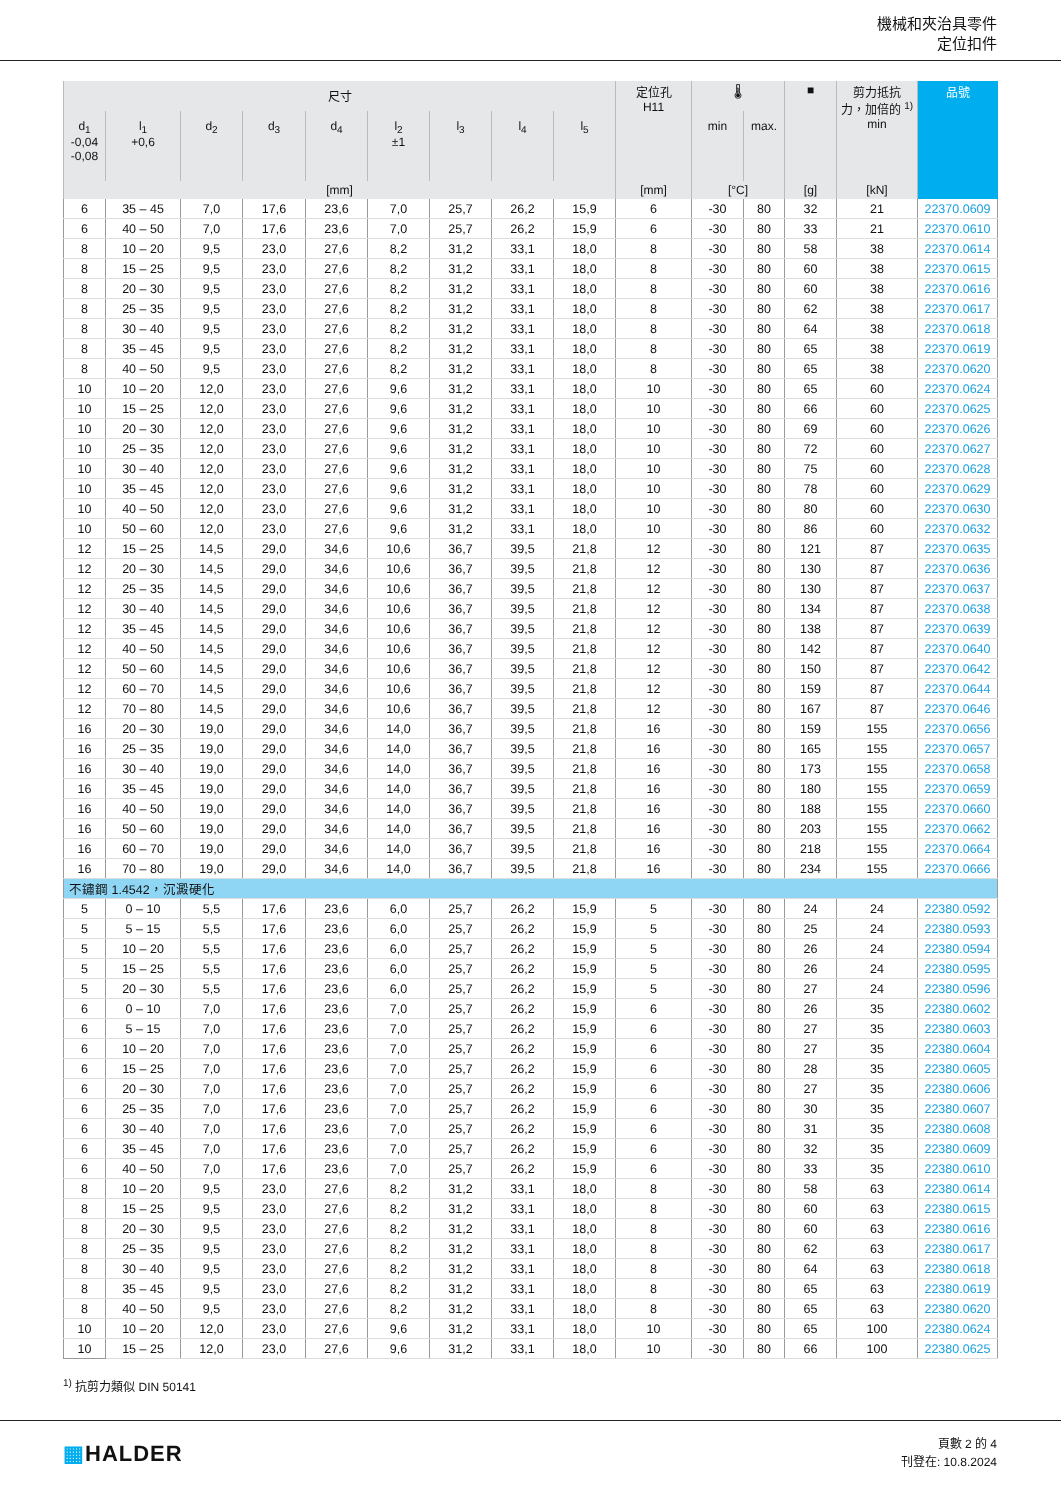機械和夾治具零件
定位扣件
| 尺寸 | | | | | | | | | 定位孔 H11 | 🌡 | | ■ | 剪力抵抗 力，加倍的 <sup>1)</sup> min | 品號 |
| --- | --- | --- | --- | --- | --- | --- | --- | --- | --- | --- | --- | --- | --- | --- |
| d<sub>1</sub> -0,04 -0,08 | l<sub>1</sub> +0,6 | d<sub>2</sub> | d<sub>3</sub> | d<sub>4</sub> | l<sub>2</sub> ±1 | l<sub>3</sub> | l<sub>4</sub> | l<sub>5</sub> | | min | max. | | | |
| [mm] | | | | | | | | | [mm] | [°C] | | [g] | [kN] | |
| 6 | 35 – 45 | 7,0 | 17,6 | 23,6 | 7,0 | 25,7 | 26,2 | 15,9 | 6 | -30 | 80 | 32 | 21 | 22370.0609 |
| 6 | 40 – 50 | 7,0 | 17,6 | 23,6 | 7,0 | 25,7 | 26,2 | 15,9 | 6 | -30 | 80 | 33 | 21 | 22370.0610 |
| 8 | 10 – 20 | 9,5 | 23,0 | 27,6 | 8,2 | 31,2 | 33,1 | 18,0 | 8 | -30 | 80 | 58 | 38 | 22370.0614 |
| 8 | 15 – 25 | 9,5 | 23,0 | 27,6 | 8,2 | 31,2 | 33,1 | 18,0 | 8 | -30 | 80 | 60 | 38 | 22370.0615 |
| 8 | 20 – 30 | 9,5 | 23,0 | 27,6 | 8,2 | 31,2 | 33,1 | 18,0 | 8 | -30 | 80 | 60 | 38 | 22370.0616 |
| 8 | 25 – 35 | 9,5 | 23,0 | 27,6 | 8,2 | 31,2 | 33,1 | 18,0 | 8 | -30 | 80 | 62 | 38 | 22370.0617 |
| 8 | 30 – 40 | 9,5 | 23,0 | 27,6 | 8,2 | 31,2 | 33,1 | 18,0 | 8 | -30 | 80 | 64 | 38 | 22370.0618 |
| 8 | 35 – 45 | 9,5 | 23,0 | 27,6 | 8,2 | 31,2 | 33,1 | 18,0 | 8 | -30 | 80 | 65 | 38 | 22370.0619 |
| 8 | 40 – 50 | 9,5 | 23,0 | 27,6 | 8,2 | 31,2 | 33,1 | 18,0 | 8 | -30 | 80 | 65 | 38 | 22370.0620 |
| 10 | 10 – 20 | 12,0 | 23,0 | 27,6 | 9,6 | 31,2 | 33,1 | 18,0 | 10 | -30 | 80 | 65 | 60 | 22370.0624 |
| 10 | 15 – 25 | 12,0 | 23,0 | 27,6 | 9,6 | 31,2 | 33,1 | 18,0 | 10 | -30 | 80 | 66 | 60 | 22370.0625 |
| 10 | 20 – 30 | 12,0 | 23,0 | 27,6 | 9,6 | 31,2 | 33,1 | 18,0 | 10 | -30 | 80 | 69 | 60 | 22370.0626 |
| 10 | 25 – 35 | 12,0 | 23,0 | 27,6 | 9,6 | 31,2 | 33,1 | 18,0 | 10 | -30 | 80 | 72 | 60 | 22370.0627 |
| 10 | 30 – 40 | 12,0 | 23,0 | 27,6 | 9,6 | 31,2 | 33,1 | 18,0 | 10 | -30 | 80 | 75 | 60 | 22370.0628 |
| 10 | 35 – 45 | 12,0 | 23,0 | 27,6 | 9,6 | 31,2 | 33,1 | 18,0 | 10 | -30 | 80 | 78 | 60 | 22370.0629 |
| 10 | 40 – 50 | 12,0 | 23,0 | 27,6 | 9,6 | 31,2 | 33,1 | 18,0 | 10 | -30 | 80 | 80 | 60 | 22370.0630 |
| 10 | 50 – 60 | 12,0 | 23,0 | 27,6 | 9,6 | 31,2 | 33,1 | 18,0 | 10 | -30 | 80 | 86 | 60 | 22370.0632 |
| 12 | 15 – 25 | 14,5 | 29,0 | 34,6 | 10,6 | 36,7 | 39,5 | 21,8 | 12 | -30 | 80 | 121 | 87 | 22370.0635 |
| 12 | 20 – 30 | 14,5 | 29,0 | 34,6 | 10,6 | 36,7 | 39,5 | 21,8 | 12 | -30 | 80 | 130 | 87 | 22370.0636 |
| 12 | 25 – 35 | 14,5 | 29,0 | 34,6 | 10,6 | 36,7 | 39,5 | 21,8 | 12 | -30 | 80 | 130 | 87 | 22370.0637 |
| 12 | 30 – 40 | 14,5 | 29,0 | 34,6 | 10,6 | 36,7 | 39,5 | 21,8 | 12 | -30 | 80 | 134 | 87 | 22370.0638 |
| 12 | 35 – 45 | 14,5 | 29,0 | 34,6 | 10,6 | 36,7 | 39,5 | 21,8 | 12 | -30 | 80 | 138 | 87 | 22370.0639 |
| 12 | 40 – 50 | 14,5 | 29,0 | 34,6 | 10,6 | 36,7 | 39,5 | 21,8 | 12 | -30 | 80 | 142 | 87 | 22370.0640 |
| 12 | 50 – 60 | 14,5 | 29,0 | 34,6 | 10,6 | 36,7 | 39,5 | 21,8 | 12 | -30 | 80 | 150 | 87 | 22370.0642 |
| 12 | 60 – 70 | 14,5 | 29,0 | 34,6 | 10,6 | 36,7 | 39,5 | 21,8 | 12 | -30 | 80 | 159 | 87 | 22370.0644 |
| 12 | 70 – 80 | 14,5 | 29,0 | 34,6 | 10,6 | 36,7 | 39,5 | 21,8 | 12 | -30 | 80 | 167 | 87 | 22370.0646 |
| 16 | 20 – 30 | 19,0 | 29,0 | 34,6 | 14,0 | 36,7 | 39,5 | 21,8 | 16 | -30 | 80 | 159 | 155 | 22370.0656 |
| 16 | 25 – 35 | 19,0 | 29,0 | 34,6 | 14,0 | 36,7 | 39,5 | 21,8 | 16 | -30 | 80 | 165 | 155 | 22370.0657 |
| 16 | 30 – 40 | 19,0 | 29,0 | 34,6 | 14,0 | 36,7 | 39,5 | 21,8 | 16 | -30 | 80 | 173 | 155 | 22370.0658 |
| 16 | 35 – 45 | 19,0 | 29,0 | 34,6 | 14,0 | 36,7 | 39,5 | 21,8 | 16 | -30 | 80 | 180 | 155 | 22370.0659 |
| 16 | 40 – 50 | 19,0 | 29,0 | 34,6 | 14,0 | 36,7 | 39,5 | 21,8 | 16 | -30 | 80 | 188 | 155 | 22370.0660 |
| 16 | 50 – 60 | 19,0 | 29,0 | 34,6 | 14,0 | 36,7 | 39,5 | 21,8 | 16 | -30 | 80 | 203 | 155 | 22370.0662 |
| 16 | 60 – 70 | 19,0 | 29,0 | 34,6 | 14,0 | 36,7 | 39,5 | 21,8 | 16 | -30 | 80 | 218 | 155 | 22370.0664 |
| 16 | 70 – 80 | 19,0 | 29,0 | 34,6 | 14,0 | 36,7 | 39,5 | 21,8 | 16 | -30 | 80 | 234 | 155 | 22370.0666 |
| 不鏽鋼 1.4542，沉澱硬化 | | | | | | | | | | | | | | |
| 5 | 0 – 10 | 5,5 | 17,6 | 23,6 | 6,0 | 25,7 | 26,2 | 15,9 | 5 | -30 | 80 | 24 | 24 | 22380.0592 |
| 5 | 5 – 15 | 5,5 | 17,6 | 23,6 | 6,0 | 25,7 | 26,2 | 15,9 | 5 | -30 | 80 | 25 | 24 | 22380.0593 |
| 5 | 10 – 20 | 5,5 | 17,6 | 23,6 | 6,0 | 25,7 | 26,2 | 15,9 | 5 | -30 | 80 | 26 | 24 | 22380.0594 |
| 5 | 15 – 25 | 5,5 | 17,6 | 23,6 | 6,0 | 25,7 | 26,2 | 15,9 | 5 | -30 | 80 | 26 | 24 | 22380.0595 |
| 5 | 20 – 30 | 5,5 | 17,6 | 23,6 | 6,0 | 25,7 | 26,2 | 15,9 | 5 | -30 | 80 | 27 | 24 | 22380.0596 |
| 6 | 0 – 10 | 7,0 | 17,6 | 23,6 | 7,0 | 25,7 | 26,2 | 15,9 | 6 | -30 | 80 | 26 | 35 | 22380.0602 |
| 6 | 5 – 15 | 7,0 | 17,6 | 23,6 | 7,0 | 25,7 | 26,2 | 15,9 | 6 | -30 | 80 | 27 | 35 | 22380.0603 |
| 6 | 10 – 20 | 7,0 | 17,6 | 23,6 | 7,0 | 25,7 | 26,2 | 15,9 | 6 | -30 | 80 | 27 | 35 | 22380.0604 |
| 6 | 15 – 25 | 7,0 | 17,6 | 23,6 | 7,0 | 25,7 | 26,2 | 15,9 | 6 | -30 | 80 | 28 | 35 | 22380.0605 |
| 6 | 20 – 30 | 7,0 | 17,6 | 23,6 | 7,0 | 25,7 | 26,2 | 15,9 | 6 | -30 | 80 | 27 | 35 | 22380.0606 |
| 6 | 25 – 35 | 7,0 | 17,6 | 23,6 | 7,0 | 25,7 | 26,2 | 15,9 | 6 | -30 | 80 | 30 | 35 | 22380.0607 |
| 6 | 30 – 40 | 7,0 | 17,6 | 23,6 | 7,0 | 25,7 | 26,2 | 15,9 | 6 | -30 | 80 | 31 | 35 | 22380.0608 |
| 6 | 35 – 45 | 7,0 | 17,6 | 23,6 | 7,0 | 25,7 | 26,2 | 15,9 | 6 | -30 | 80 | 32 | 35 | 22380.0609 |
| 6 | 40 – 50 | 7,0 | 17,6 | 23,6 | 7,0 | 25,7 | 26,2 | 15,9 | 6 | -30 | 80 | 33 | 35 | 22380.0610 |
| 8 | 10 – 20 | 9,5 | 23,0 | 27,6 | 8,2 | 31,2 | 33,1 | 18,0 | 8 | -30 | 80 | 58 | 63 | 22380.0614 |
| 8 | 15 – 25 | 9,5 | 23,0 | 27,6 | 8,2 | 31,2 | 33,1 | 18,0 | 8 | -30 | 80 | 60 | 63 | 22380.0615 |
| 8 | 20 – 30 | 9,5 | 23,0 | 27,6 | 8,2 | 31,2 | 33,1 | 18,0 | 8 | -30 | 80 | 60 | 63 | 22380.0616 |
| 8 | 25 – 35 | 9,5 | 23,0 | 27,6 | 8,2 | 31,2 | 33,1 | 18,0 | 8 | -30 | 80 | 62 | 63 | 22380.0617 |
| 8 | 30 – 40 | 9,5 | 23,0 | 27,6 | 8,2 | 31,2 | 33,1 | 18,0 | 8 | -30 | 80 | 64 | 63 | 22380.0618 |
| 8 | 35 – 45 | 9,5 | 23,0 | 27,6 | 8,2 | 31,2 | 33,1 | 18,0 | 8 | -30 | 80 | 65 | 63 | 22380.0619 |
| 8 | 40 – 50 | 9,5 | 23,0 | 27,6 | 8,2 | 31,2 | 33,1 | 18,0 | 8 | -30 | 80 | 65 | 63 | 22380.0620 |
| 10 | 10 – 20 | 12,0 | 23,0 | 27,6 | 9,6 | 31,2 | 33,1 | 18,0 | 10 | -30 | 80 | 65 | 100 | 22380.0624 |
| 10 | 15 – 25 | 12,0 | 23,0 | 27,6 | 9,6 | 31,2 | 33,1 | 18,0 | 10 | -30 | 80 | 66 | 100 | 22380.0625 |
<sup>1)</sup> 抗剪力類似 DIN 50141
▦HALDER
頁數 2 的 4
刊登在: 10.8.2024